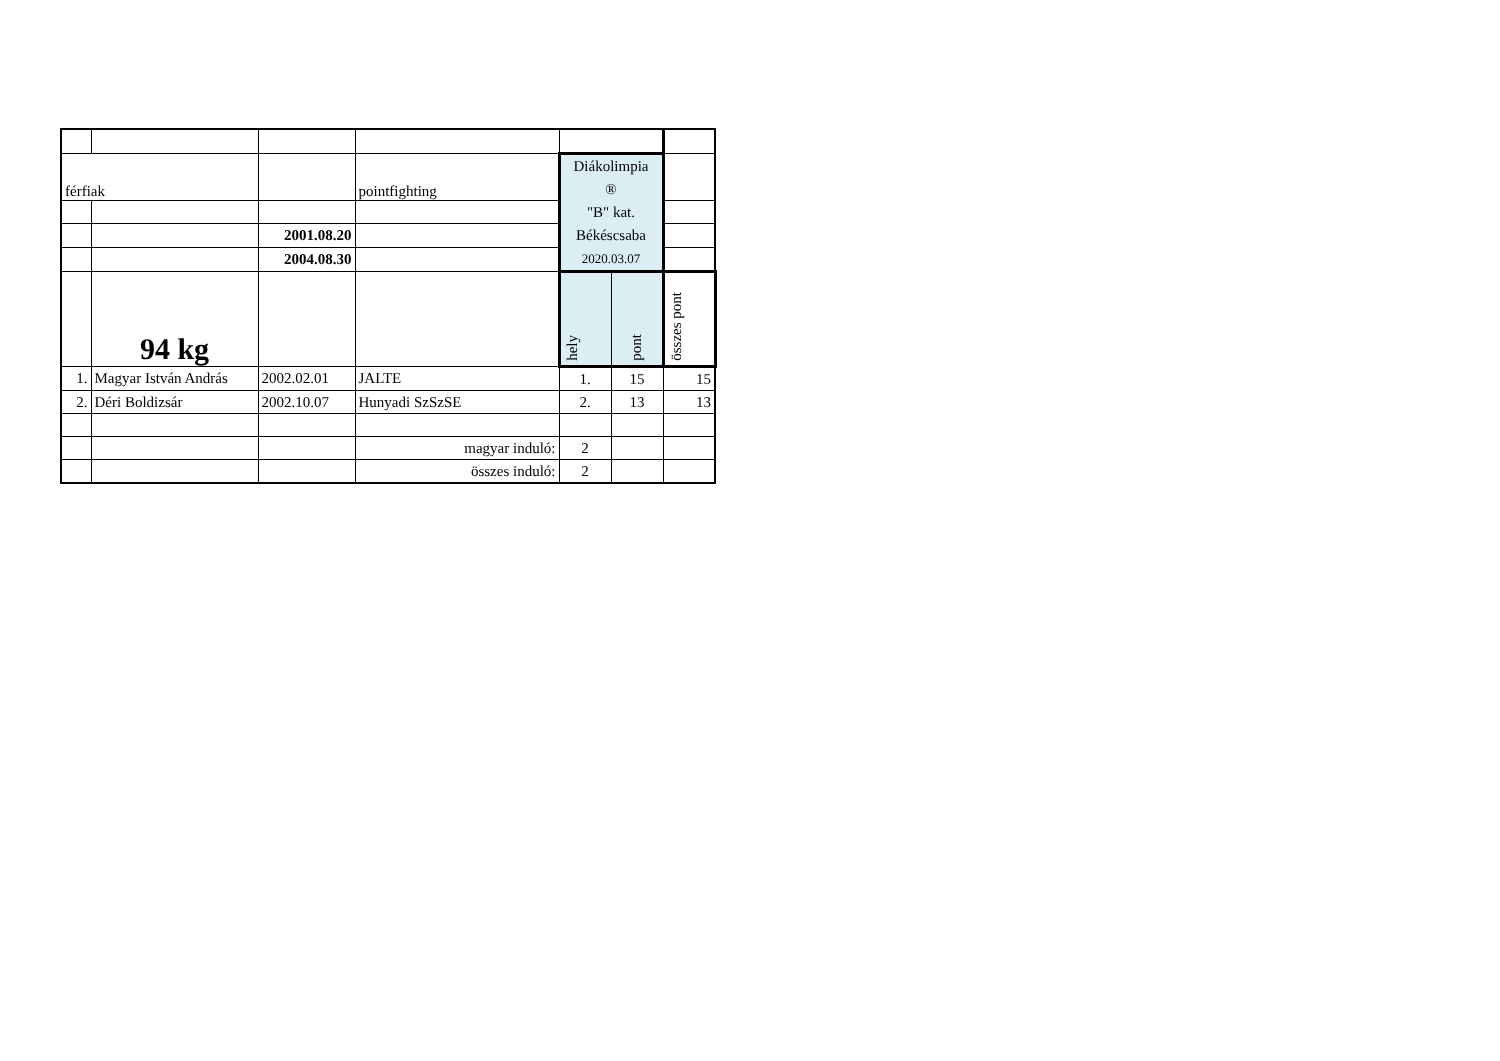| férfiak | | | pointfighting | Diákolimpia ® "B" kat. Békéscsaba 2020.03.07 | | |
| | | 2001.08.20 | | | | |
| | | 2004.08.30 | | | | |
| | 94 kg | | | hely | pont | összes pont |
| 1. | Magyar István András | 2002.02.01 | JALTE | 1. | 15 | 15 |
| 2. | Déri Boldizsár | 2002.10.07 | Hunyadi SzSzSE | 2. | 13 | 13 |
| | | | magyar induló: | 2 | | |
| | | | összes induló: | 2 | | |